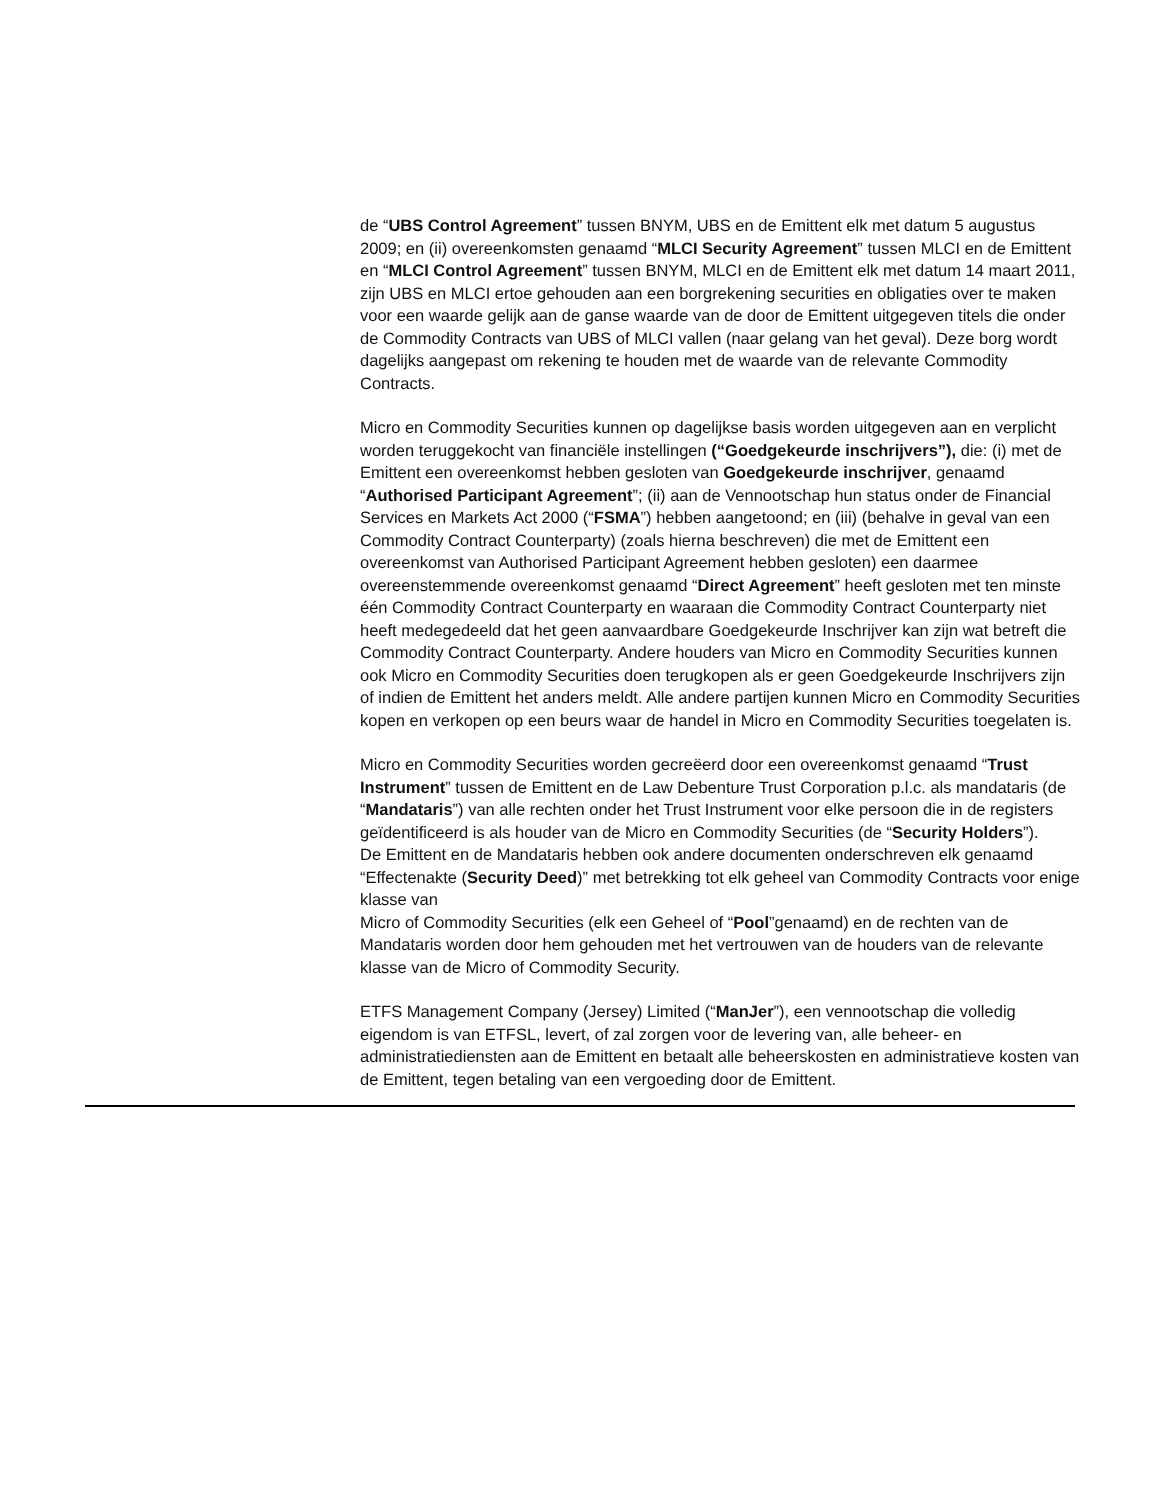de “UBS Control Agreement” tussen BNYM, UBS en de Emittent elk met datum 5 augustus 2009; en (ii) overeenkomsten genaamd “MLCI Security Agreement” tussen MLCI en de Emittent en “MLCI Control Agreement” tussen BNYM, MLCI en de Emittent elk met datum 14 maart 2011, zijn UBS en MLCI ertoe gehouden aan een borgrekening securities en obligaties over te maken voor een waarde gelijk aan de ganse waarde van de door de Emittent uitgegeven titels die onder de Commodity Contracts van UBS of MLCI vallen (naar gelang van het geval). Deze borg wordt dagelijks aangepast om rekening te houden met de waarde van de relevante Commodity Contracts.
Micro en Commodity Securities kunnen op dagelijkse basis worden uitgegeven aan en verplicht worden teruggekocht van financiële instellingen (“Goedgekeurde inschrijvers”), die: (i) met de Emittent een overeenkomst hebben gesloten van Goedgekeurde inschrijver, genaamd “Authorised Participant Agreement”; (ii) aan de Vennootschap hun status onder de Financial Services en Markets Act 2000 (“FSMA”) hebben aangetoond; en (iii) (behalve in geval van een Commodity Contract Counterparty) (zoals hierna beschreven) die met de Emittent een overeenkomst van Authorised Participant Agreement hebben gesloten) een daarmee overeenstemmende overeenkomst genaamd “Direct Agreement” heeft gesloten met ten minste één Commodity Contract Counterparty en waaraan die Commodity Contract Counterparty niet heeft medegedeeld dat het geen aanvaardbare Goedgekeurde Inschrijver kan zijn wat betreft die Commodity Contract Counterparty. Andere houders van Micro en Commodity Securities kunnen ook Micro en Commodity Securities doen terugkopen als er geen Goedgekeurde Inschrijvers zijn of indien de Emittent het anders meldt. Alle andere partijen kunnen Micro en Commodity Securities kopen en verkopen op een beurs waar de handel in Micro en Commodity Securities toegelaten is.
Micro en Commodity Securities worden gecreëerd door een overeenkomst genaamd “Trust Instrument” tussen de Emittent en de Law Debenture Trust Corporation p.l.c. als mandataris (de “Mandataris”) van alle rechten onder het Trust Instrument voor elke persoon die in de registers geïdentificeerd is als houder van de Micro en Commodity Securities (de “Security Holders”).
De Emittent en de Mandataris hebben ook andere documenten onderschreven elk genaamd “Effectenakte (Security Deed)” met betrekking tot elk geheel van Commodity Contracts voor enige klasse van
Micro of Commodity Securities (elk een Geheel of “Pool”genaamd) en de rechten van de Mandataris worden door hem gehouden met het vertrouwen van de houders van de relevante klasse van de Micro of Commodity Security.
ETFS Management Company (Jersey) Limited (“ManJer”), een vennootschap die volledig eigendom is van ETFSL, levert, of zal zorgen voor de levering van, alle beheer- en administratiediensten aan de Emittent en betaalt alle beheerskosten en administratieve kosten van de Emittent, tegen betaling van een vergoeding door de Emittent.